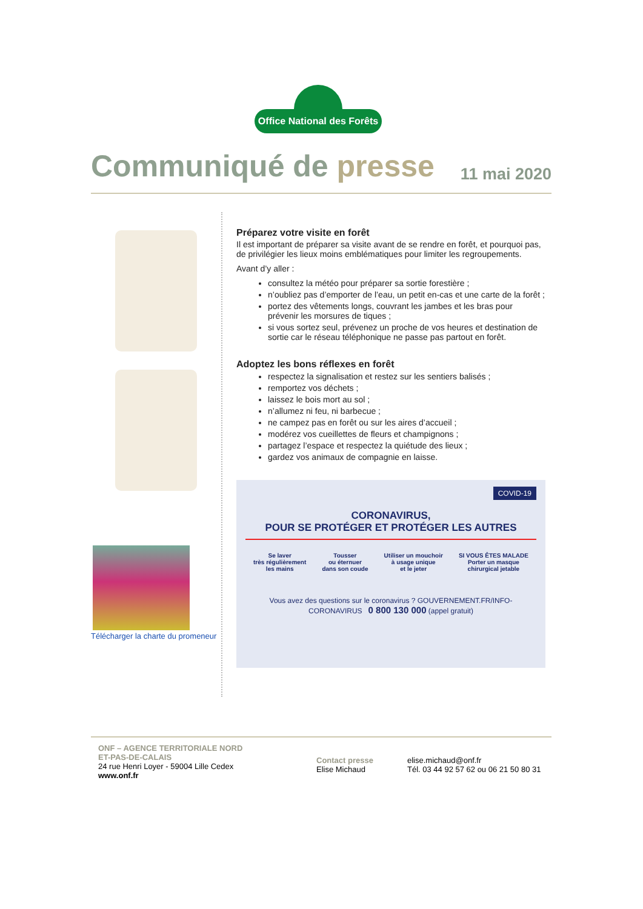Office National des Forêts
Communiqué de presse
11 mai 2020
Télécharger la charte du promeneur
Préparez votre visite en forêt
Il est important de préparer sa visite avant de se rendre en forêt, et pourquoi pas, de privilégier les lieux moins emblématiques pour limiter les regroupements.
Avant d’y aller :
consultez la météo pour préparer sa sortie forestière ;
n’oubliez pas d’emporter de l’eau, un petit en-cas et une carte de la forêt ;
portez des vêtements longs, couvrant les jambes et les bras pour prévenir les morsures de tiques ;
si vous sortez seul, prévenez un proche de vos heures et destination de sortie car le réseau téléphonique ne passe pas partout en forêt.
Adoptez les bons réflexes en forêt
respectez la signalisation et restez sur les sentiers balisés ;
remportez vos déchets ;
laissez le bois mort au sol ;
n’allumez ni feu, ni barbecue ;
ne campez pas en forêt ou sur les aires d’accueil ;
modérez vos cueillettes de fleurs et champignons ;
partagez l’espace et respectez la quiétude des lieux ;
gardez vos animaux de compagnie en laisse.
COVID-19
CORONAVIRUS,
POUR SE PROTÉGER ET PROTÉGER LES AUTRES
Se laver
très régulièrement
les mains
Tousser
ou éternuer
dans son coude
Utiliser un mouchoir
à usage unique
et le jeter
SI VOUS ÊTES MALADE
Porter un masque
chirurgical jetable
Vous avez des questions sur le coronavirus ? GOUVERNEMENT.FR/INFO-CORONAVIRUS 0 800 130 000 (appel gratuit)
ONF – AGENCE TERRITORIALE NORD
ET-PAS-DE-CALAIS
24 rue Henri Loyer - 59004 Lille Cedex
www.onf.fr
Contact presse
Elise Michaud
elise.michaud@onf.fr
Tél. 03 44 92 57 62 ou 06 21 50 80 31